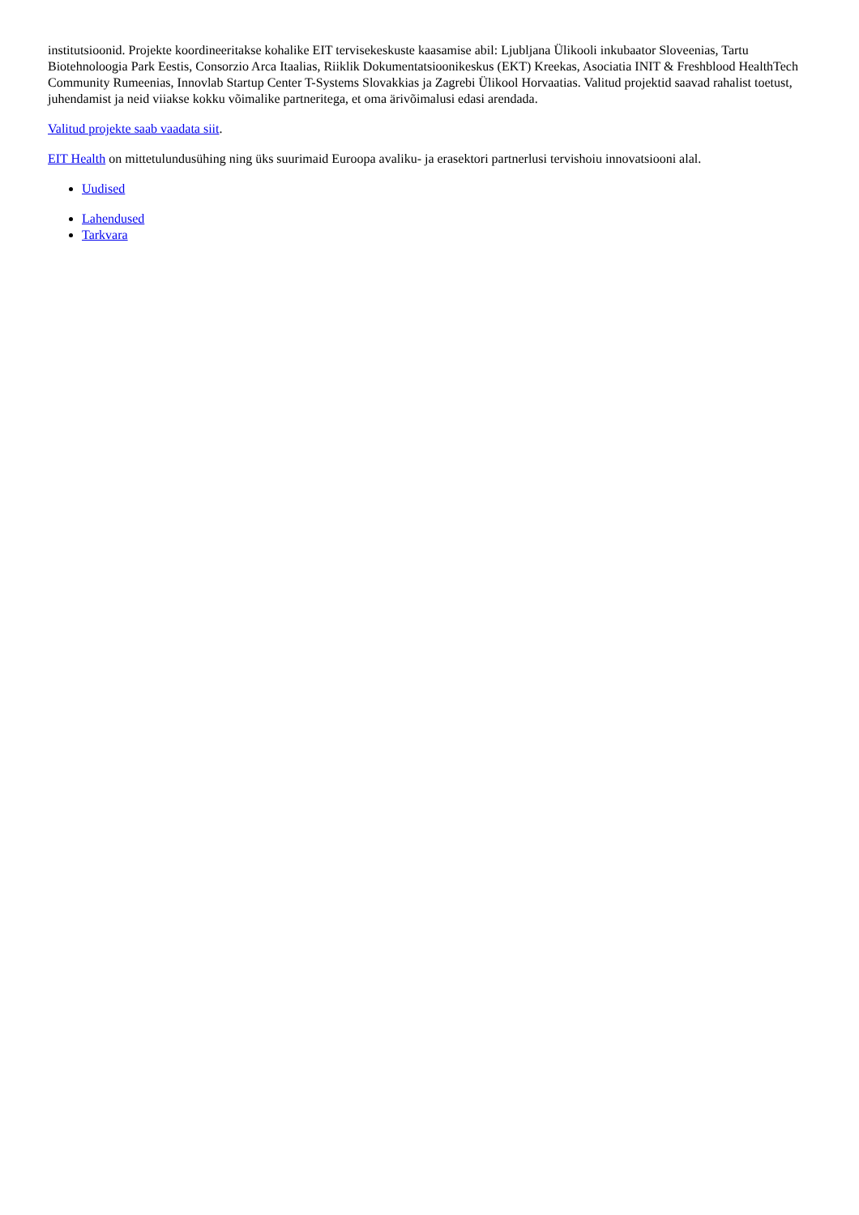institutsioonid. Projekte koordineeritakse kohalike EIT tervisekeskuste kaasamise abil: Ljubljana Ülikooli inkubaator Sloveenias, Tartu Biotehnoloogia Park Eestis, Consorzio Arca Itaalias, Riiklik Dokumentatsioonikeskus (EKT) Kreekas, Asociatia INIT & Freshblood HealthTech Community Rumeenias, Innovlab Startup Center T-Systems Slovakkias ja Zagrebi Ülikool Horvaatias. Valitud projektid saavad rahalist toetust, juhendamist ja neid viiakse kokku võimalike partneritega, et oma ärivõimalusi edasi arendada.
Valitud projekte saab vaadata siit.
EIT Health on mittetulundusühing ning üks suurimaid Euroopa avaliku- ja erasektori partnerlusi tervishoiu innovatsiooni alal.
Uudised
Lahendused
Tarkvara